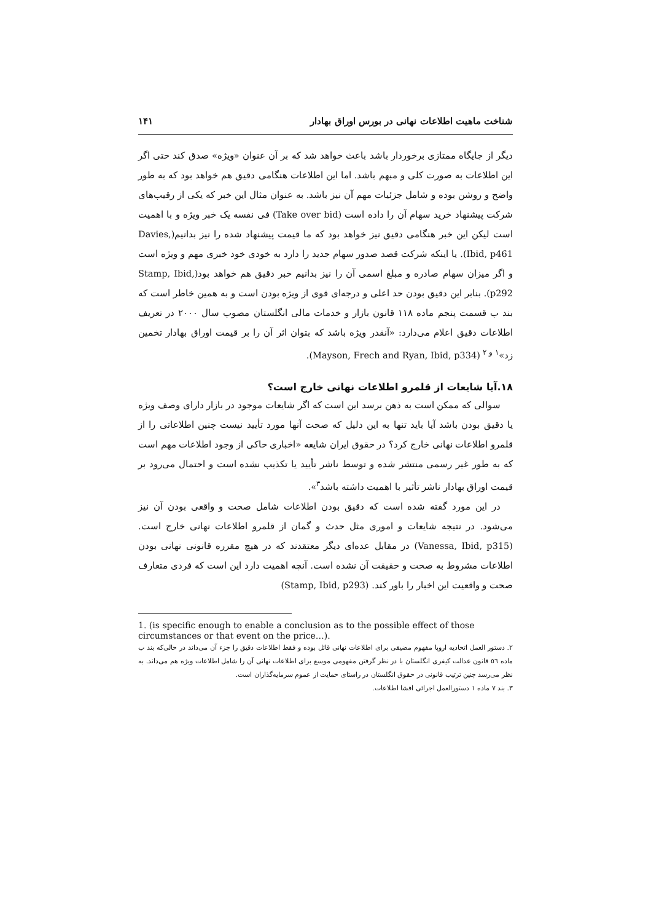شناخت ماهیت اطلاعات نهانی در بورس اوراق بهادار ۱۴۱
دیگر از جایگاه ممتازی برخوردار باشد باعث خواهد شد که بر آن عنوان «ویژه» صدق کند حتی اگر این اطلاعات به صورت کلی و مبهم باشد. اما این اطلاعات هنگامی دقیق هم خواهد بود که به طور واضح و روشن بوده و شامل جزئیات مهم آن نیز باشد. به عنوان مثال این خبر که یکی از رقیب‌های شرکت پیشنهاد خرید سهام آن را داده است (Take over bid) فی نفسه یک خبر ویژه و با اهمیت است لیکن این خبر هنگامی دقیق نیز خواهد بود که ما قیمت پیشنهاد شده را نیز بدانیم(Davies, Ibid, p461). یا اینکه شرکت قصد صدور سهام جدید را دارد به خودی خود خبری مهم و ویژه است و اگر میزان سهام صادره و مبلغ اسمی آن را نیز بدانیم خبر دقیق هم خواهد بود(Stamp, Ibid, p292). بنابر این دقیق بودن حد اعلی و درجه‌ای قوی از ویژه بودن است و به همین خاطر است که بند ب قسمت پنجم ماده ۱۱۸ قانون بازار و خدمات مالی انگلستان مصوب سال ۲۰۰۰ در تعریف اطلاعات دقیق اعلام می‌دارد: «آنقدر ویژه باشد که بتوان اثر آن را بر قیمت اوراق بهادار تخمین زد»<sup>۱ و ۲</sup> (Mayson, Frech and Ryan, Ibid, p334).
۱۸.آیا شایعات از قلمرو اطلاعات نهانی خارج است؟
سوالی که ممکن است به ذهن برسد این است که اگر شایعات موجود در بازار دارای وصف ویژه یا دقیق بودن باشد آیا باید تنها به این دلیل که صحت آنها مورد تأیید نیست چنین اطلاعاتی را از قلمرو اطلاعات نهانی خارج کرد؟ در حقوق ایران شایعه «اخباری حاکی از وجود اطلاعات مهم است که به طور غیر رسمی منتشر شده و توسط ناشر تأیید یا تکذیب نشده است و احتمال می‌رود بر قیمت اوراق بهادار ناشر تأثیر با اهمیت داشته باشد<sup>۳</sup>».
در این مورد گفته شده است که دقیق بودن اطلاعات شامل صحت و واقعی بودن آن نیز می‌شود. در نتیجه شایعات و اموری مثل حدث و گمان از قلمرو اطلاعات نهانی خارج است.(Vanessa, Ibid, p315) در مقابل عده‌ای دیگر معتقدند که در هیچ مقرره قانونی نهانی بودن اطلاعات مشروط به صحت و حقیقت آن نشده است. آنچه اهمیت دارد این است که فردی متعارف صحت و واقعیت این اخبار را باور کند. (Stamp, Ibid, p293)
1. (is specific enough to enable a conclusion as to the possible effect of those circumstances or that event on the price…).
۲. دستور العمل اتحادیه اروپا مفهوم مضیقی برای اطلاعات نهانی قائل بوده و فقط اطلاعات دقیق را جزء آن می‌داند در حالی‌که بند ب ماده ٥٦ قانون عدالت کیفری انگلستان با در نظر گرفتن مفهومی موسع برای اطلاعات نهانی آن را شامل اطلاعات ویژه هم می‌داند. به نظر می‌رسد چنین ترتیب قانونی در حقوق انگلستان در راستای حمایت از عموم سرمایه‌گذاران است.
۳. بند ۷ ماده ۱ دستورالعمل اجرائی افشا اطلاعات.